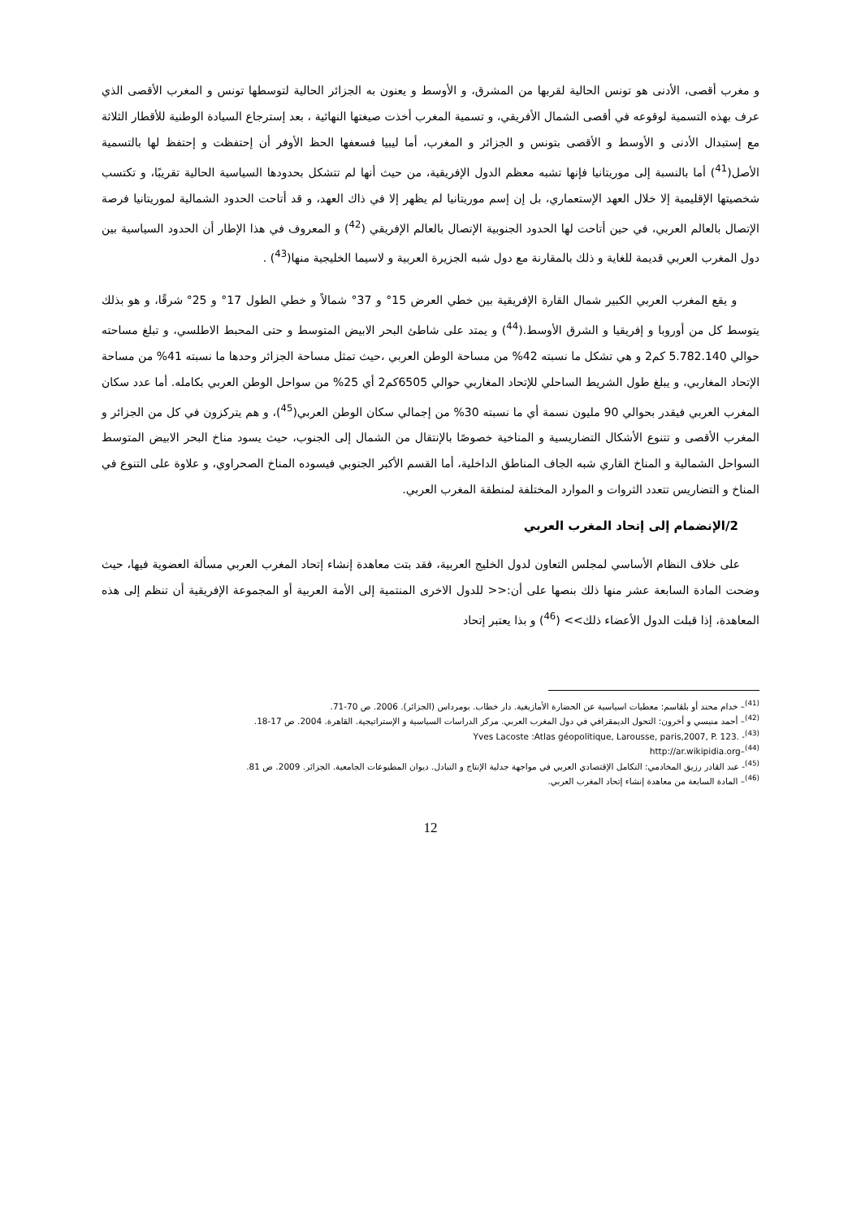و مغرب أقصى، الأدنى هو تونس الحالية لقربها من المشرق، و الأوسط و يعنون به الجزائر الحالية لتوسطها تونس و المغرب الأقصى الذي عرف بهذه التسمية لوقوعه في أقصى الشمال الأفريقي، و تسمية المغرب أخذت صيغتها النهائية ، بعد إسترجاع السيادة الوطنية للأقطار الثلاثة مع إستبدال الأدنى و الأوسط و الأقصى بتونس و الجزائر و المغرب، أما ليبيا فسعفها الحظ الأوفر أن إحتفظت و إحتفظ لها بالتسمية الأصل(<sup>41</sup>) أما بالنسبة إلى موريتانيا فإنها تشبه معظم الدول الإفريقية، من حيث أنها لم تتشكل بحدودها السياسية الحالية تقريبًا، و تكتسب شخصيتها الإقليمية إلا خلال العهد الإستعماري، بل إن إسم موريتانيا لم يظهر إلا في ذاك العهد، و قد أتاحت الحدود الشمالية لموريتانيا فرصة الإتصال بالعالم العربي، في حين أتاحت لها الحدود الجنوبية الإتصال بالعالم الإفريقي (<sup>42</sup>) و المعروف في هذا الإطار أن الحدود السياسية بين دول المغرب العربي قديمة للغاية و ذلك بالمقارنة مع دول شبه الجزيرة العربية و لاسيما الخليجية منها(<sup>43</sup>) .
و يقع المغرب العربي الكبير شمال القارة الإفريقية بين خطي العرض 15° و 37° شمالاً و خطي الطول 17° و 25° شرقًا، و هو بذلك يتوسط كل من أوروبا و إفريقيا و الشرق الأوسط.(<sup>44</sup>) و يمتد على شاطئ البحر الابيض المتوسط و حتى المحبط الاطلسي، و تبلغ مساحته حوالي 5.782.140 كم2 و هي تشكل ما نسبته 42% من مساحة الوطن العربي ،حيث تمثل مساحة الجزائر وحدها ما نسبته 41% من مساحة الإتحاد المغاربي، و يبلغ طول الشريط الساحلي للإتحاد المغاربي حوالي 6505كم2 أي 25% من سواحل الوطن العربي بكامله. أما عدد سكان المغرب العربي فيقدر بحوالي 90 مليون نسمة أي ما نسبته 30% من إجمالي سكان الوطن العربي(<sup>45</sup>)، و هم يتركزون في كل من الجزائر و المغرب الأقصى و تتنوع الأشكال التضاريسية و المناخية خصوصًا بالإنتقال من الشمال إلى الجنوب، حيث يسود مناخ البحر الابيض المتوسط السواحل الشمالية و المناخ القاري شبه الجاف المناطق الداخلية، أما القسم الأكبر الجنوبي فيسوده المناخ الصحراوي، و علاوة على التنوع في المناخ و التضاريس تتعدد الثروات و الموارد المختلفة لمنطقة المغرب العربي.
2/الإنضمام إلى إتحاد المغرب العربي
على خلاف النظام الأساسي لمجلس التعاون لدول الخليج العربية، فقد بتت معاهدة إنشاء إتحاد المغرب العربي مسألة العضوية فيها، حيث وضحت المادة السابعة عشر منها ذلك بنصها على أن:<< للدول الاخرى المنتمية إلى الأمة العربية أو المجموعة الإفريقية أن تنظم إلى هذه المعاهدة، إذا قبلت الدول الأعضاء ذلك>> (<sup>46</sup>) و بذا يعتبر إتحاد
<sup>(41)</sup>– خدام محند أو بلقاسم: معطيات اسياسية عن الحضارة الأمازيغية. دار خطاب. بومرداس (الجزائر). 2006. ص 70-71.
<sup>(42)</sup>– أحمد منيسي و أخرون: التحول الديمقرافي في دول المغرب العربي. مركز الدراسات السياسية و الإستراتيجية. القاهرة. 2004. ص 17-18.
Yves Lacoste :Atlas géopolitique, Larousse, paris,2007, P. 123. -<sup>(43)</sup>
http://ar.wikipidia.org–<sup>(44)</sup>
<sup>(45)</sup>- عبد القادر رزيق المخادمي: التكامل الإقتصادي العربي في مواجهة جدلية الإنتاج و التبادل. ديوان المطبوعات الجامعية. الجزائر. 2009. ص 81.
<sup>(46)</sup>– المادة السابعة من معاهدة إنشاء إتحاد المغرب العربي.
12